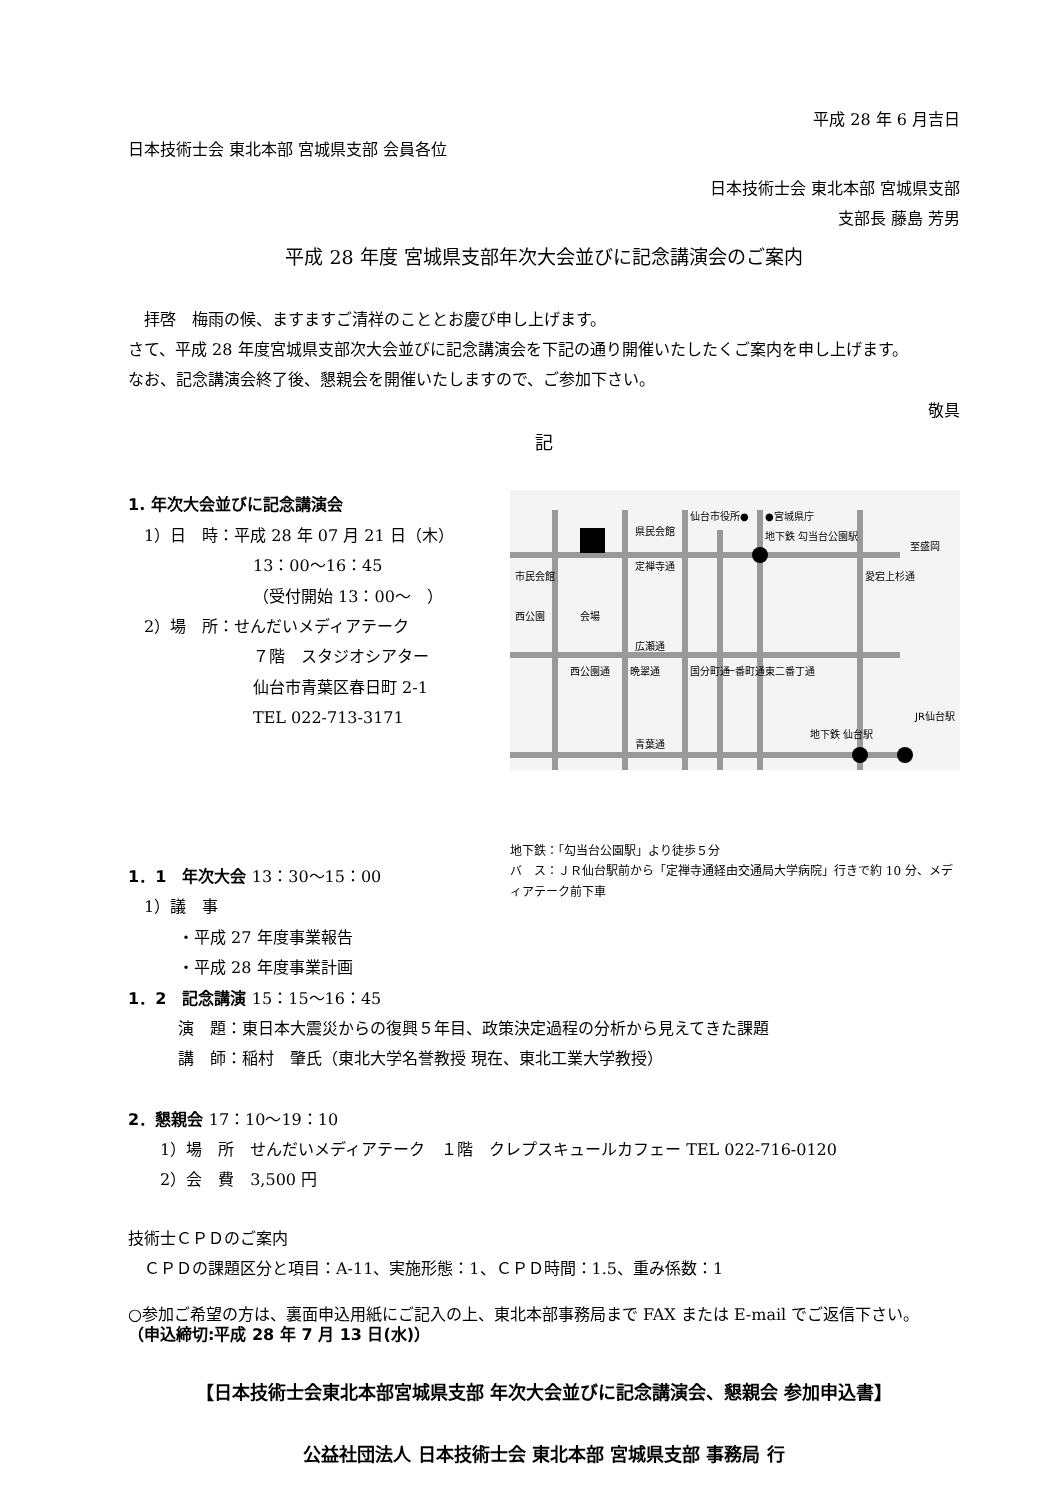平成 28 年 6 月吉日
日本技術士会 東北本部 宮城県支部 会員各位
日本技術士会 東北本部 宮城県支部
支部長 藤島 芳男
平成 28 年度 宮城県支部年次大会並びに記念講演会のご案内
　拝啓　梅雨の候、ますますご清祥のこととお慶び申し上げます。
さて、平成 28 年度宮城県支部次大会並びに記念講演会を下記の通り開催いたしたくご案内を申し上げます。
なお、記念講演会終了後、懇親会を開催いたしますので、ご参加下さい。
敬具
記
1. 年次大会並びに記念講演会
　1）日　時：平成 28 年 07 月 21 日（木）
13：00～16：45
（受付開始 13：00～　）
　2）場　所：せんだいメディアテーク
７階　スタジオシアター
仙台市青葉区春日町 2-1
TEL 022-713-3171
県民会館
仙台市役所●
●宮城県庁
地下鉄 勾当台公園駅
定禅寺通
会場
広瀬通
青葉通
地下鉄 仙台駅
市民会館
西公園
西公園通
晩翠通
国分町通
一番町通
東二番丁通
愛宕上杉通
至盛岡
JR仙台駅
地下鉄：「勾当台公園駅」より徒歩５分
バ　ス：ＪＲ仙台駅前から「定禅寺通経由交通局大学病院」行きで約 10 分、メディアテーク前下車
1．1　年次大会 13：30～15：00
　1）議　事
・平成 27 年度事業報告
・平成 28 年度事業計画
1．2　記念講演 15：15～16：45
演　題：東日本大震災からの復興５年目、政策決定過程の分析から見えてきた課題
講　師：稲村　肇氏（東北大学名誉教授 現在、東北工業大学教授）
2．懇親会 17：10～19：10
　　1）場　所　せんだいメディアテーク　１階　クレプスキュールカフェー TEL 022-716-0120
　　2）会　費　3,500 円
技術士ＣＰＤのご案内
　ＣＰＤの課題区分と項目：A-11、実施形態：1、ＣＰＤ時間：1.5、重み係数：1
○参加ご希望の方は、裏面申込用紙にご記入の上、東北本部事務局まで FAX または E-mail でご返信下さい。
（申込締切:平成 28 年 7 月 13 日(水)）
【日本技術士会東北本部宮城県支部 年次大会並びに記念講演会、懇親会 参加申込書】
公益社団法人 日本技術士会 東北本部 宮城県支部 事務局 行